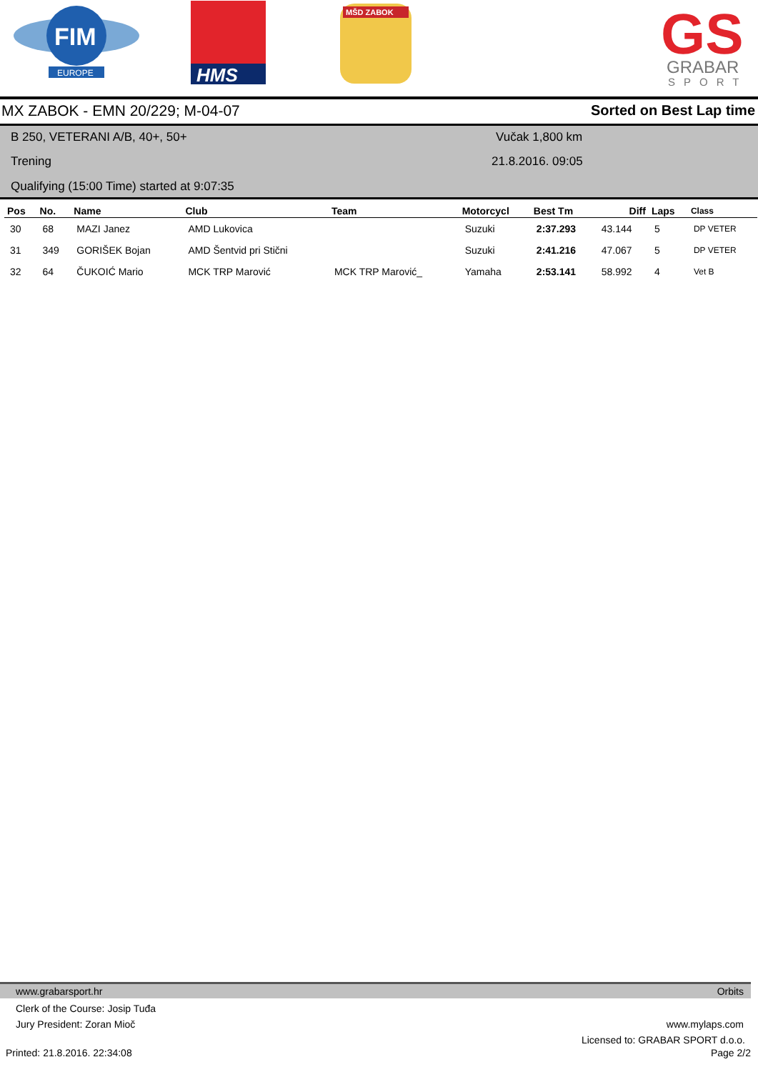FIM
EUROPE
HMS
MŠD ZABOK
GS
GRABAR
SPORT
MX ZABOK - EMN 20/229; M-04-07 Sorted on Best Lap time
B 250, VETERANI A/B, 40+, 50+
Trening
Qualifying (15:00 Time) started at 9:07:35
Vučak 1,800 km
21.8.2016. 09:05
| Pos | No. | Name | Club | Team | Motorcycl | Best Tm | Diff | Laps | Class |
| --- | --- | --- | --- | --- | --- | --- | --- | --- | --- |
| 30 | 68 | MAZI Janez | AMD Lukovica | | Suzuki | 2:37.293 | 43.144 | 5 | DP VETER |
| 31 | 349 | GORIŠEK Bojan | AMD Šentvid pri Stični | | Suzuki | 2:41.216 | 47.067 | 5 | DP VETER |
| 32 | 64 | ČUKOIĆ Mario | MCK TRP Marović | MCK TRP Marović_ | Yamaha | 2:53.141 | 58.992 | 4 | Vet B |
www.grabarsport.hr Orbits
Clerk of the Course: Josip Tuđa
Jury President: Zoran Mioč www.mylaps.com
Licensed to: GRABAR SPORT d.o.o.
Printed: 21.8.2016. 22:34:08 Page 2/2